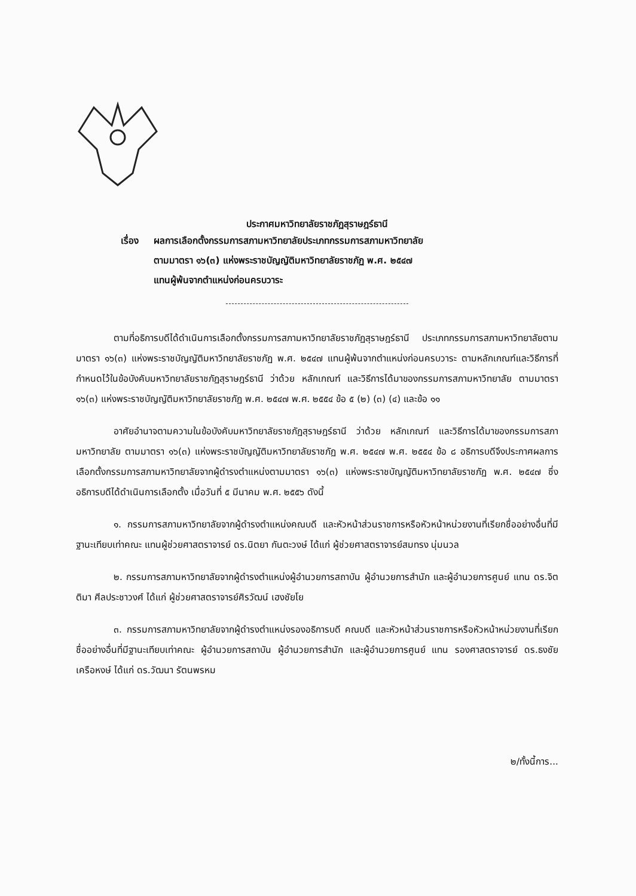ประกาศมหาวิทยาลัยราชภัฏสุราษฎร์ธานี
เรื่อง ผลการเลือกตั้งกรรมการสภามหาวิทยาลัยประเภทกรรมการสภามหาวิทยาลัย
ตามมาตรา ๑๖(๓) แห่งพระราชบัญญัติมหาวิทยาลัยราชภัฏ พ.ศ. ๒๕๔๗
แทนผู้พ้นจากตำแหน่งก่อนครบวาระ
ตามที่อธิการบดีได้ดำเนินการเลือกตั้งกรรมการสภามหาวิทยาลัยราชภัฏสุราษฎร์ธานี ประเภทกรรมการสภามหาวิทยาลัยตามมาตรา ๑๖(๓) แห่งพระราชบัญญัติมหาวิทยาลัยราชภัฏ พ.ศ. ๒๕๔๗ แทนผู้พ้นจากตำแหน่งก่อนครบวาระ ตามหลักเกณฑ์และวิธีการที่กำหนดไว้ในข้อบังคับมหาวิทยาลัยราชภัฏสุราษฎร์ธานี ว่าด้วย หลักเกณฑ์ และวิธีการได้มาของกรรมการสภามหาวิทยาลัย ตามมาตรา ๑๖(๓) แห่งพระราชบัญญัติมหาวิทยาลัยราชภัฏ พ.ศ. ๒๕๔๗ พ.ศ. ๒๕๕๔ ข้อ ๕ (๒) (๓) (๔) และข้อ ๑๑
อาศัยอำนาจตามความในข้อบังคับมหาวิทยาลัยราชภัฏสุราษฎร์ธานี ว่าด้วย หลักเกณฑ์ และวิธีการได้มาของกรรมการสภามหาวิทยาลัย ตามมาตรา ๑๖(๓) แห่งพระราชบัญญัติมหาวิทยาลัยราชภัฏ พ.ศ. ๒๕๔๗ พ.ศ. ๒๕๕๔ ข้อ ๘ อธิการบดีจึงประกาศผลการเลือกตั้งกรรมการสภามหาวิทยาลัยจากผู้ดำรงตำแหน่งตามมาตรา ๑๖(๓) แห่งพระราชบัญญัติมหาวิทยาลัยราชภัฏ พ.ศ. ๒๕๔๗ ซึ่งอธิการบดีได้ดำเนินการเลือกตั้ง เมื่อวันที่ ๕ มีนาคม พ.ศ. ๒๕๕๖ ดังนี้
๑. กรรมการสภามหาวิทยาลัยจากผู้ดำรงตำแหน่งคณบดี และหัวหน้าส่วนราชการหรือหัวหน้าหน่วยงานที่เรียกชื่ออย่างอื่นที่มีฐานะเทียบเท่าคณะ แทนผู้ช่วยศาสตราจารย์ ดร.นิตยา กันตะวงษ์ ได้แก่ ผู้ช่วยศาสตราจารย์สมทรง นุ่มนวล
๒. กรรมการสภามหาวิทยาลัยจากผู้ดำรงตำแหน่งผู้อำนวยการสถาบัน ผู้อำนวยการสำนัก และผู้อำนวยการศูนย์ แทน ดร.จิตติมา ศีลประชาวงศ์ ได้แก่ ผู้ช่วยศาสตราจารย์ศิรวัฒน์ เฮงชัยโย
๓. กรรมการสภามหาวิทยาลัยจากผู้ดำรงตำแหน่งรองอธิการบดี คณบดี และหัวหน้าส่วนราชการหรือหัวหน้าหน่วยงานที่เรียกชื่ออย่างอื่นที่มีฐานะเทียบเท่าคณะ ผู้อำนวยการสถาบัน ผู้อำนวยการสำนัก และผู้อำนวยการศูนย์ แทน รองศาสตราจารย์ ดร.ธงชัย เครือหงษ์ ได้แก่ ดร.วัฒนา รัตนพรหม
๒/ทั้งนี้การ...